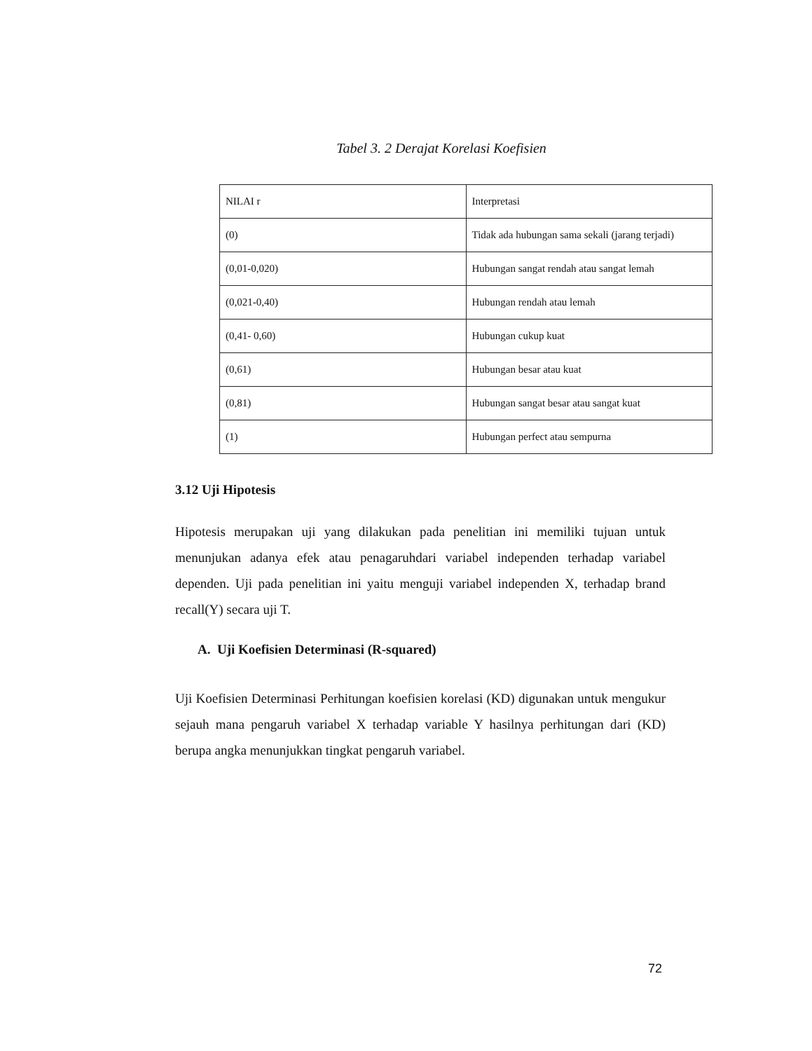Tabel 3. 2 Derajat Korelasi Koefisien
| NILAI r | Interpretasi |
| (0) | Tidak ada hubungan sama sekali (jarang terjadi) |
| (0,01-0,020) | Hubungan sangat rendah atau sangat lemah |
| (0,021-0,40) | Hubungan rendah atau lemah |
| (0,41- 0,60) | Hubungan cukup kuat |
| (0,61) | Hubungan besar atau kuat |
| (0,81) | Hubungan sangat besar atau sangat kuat |
| (1) | Hubungan perfect atau sempurna |
3.12 Uji Hipotesis
Hipotesis merupakan uji yang dilakukan pada penelitian ini memiliki tujuan untuk menunjukan adanya efek atau penagaruhdari variabel independen terhadap variabel dependen. Uji pada penelitian ini yaitu menguji variabel independen X, terhadap brand recall(Y) secara uji T.
A. Uji Koefisien Determinasi (R-squared)
Uji Koefisien Determinasi Perhitungan koefisien korelasi (KD) digunakan untuk mengukur sejauh mana pengaruh variabel X terhadap variable Y hasilnya perhitungan dari (KD) berupa angka menunjukkan tingkat pengaruh variabel.
72